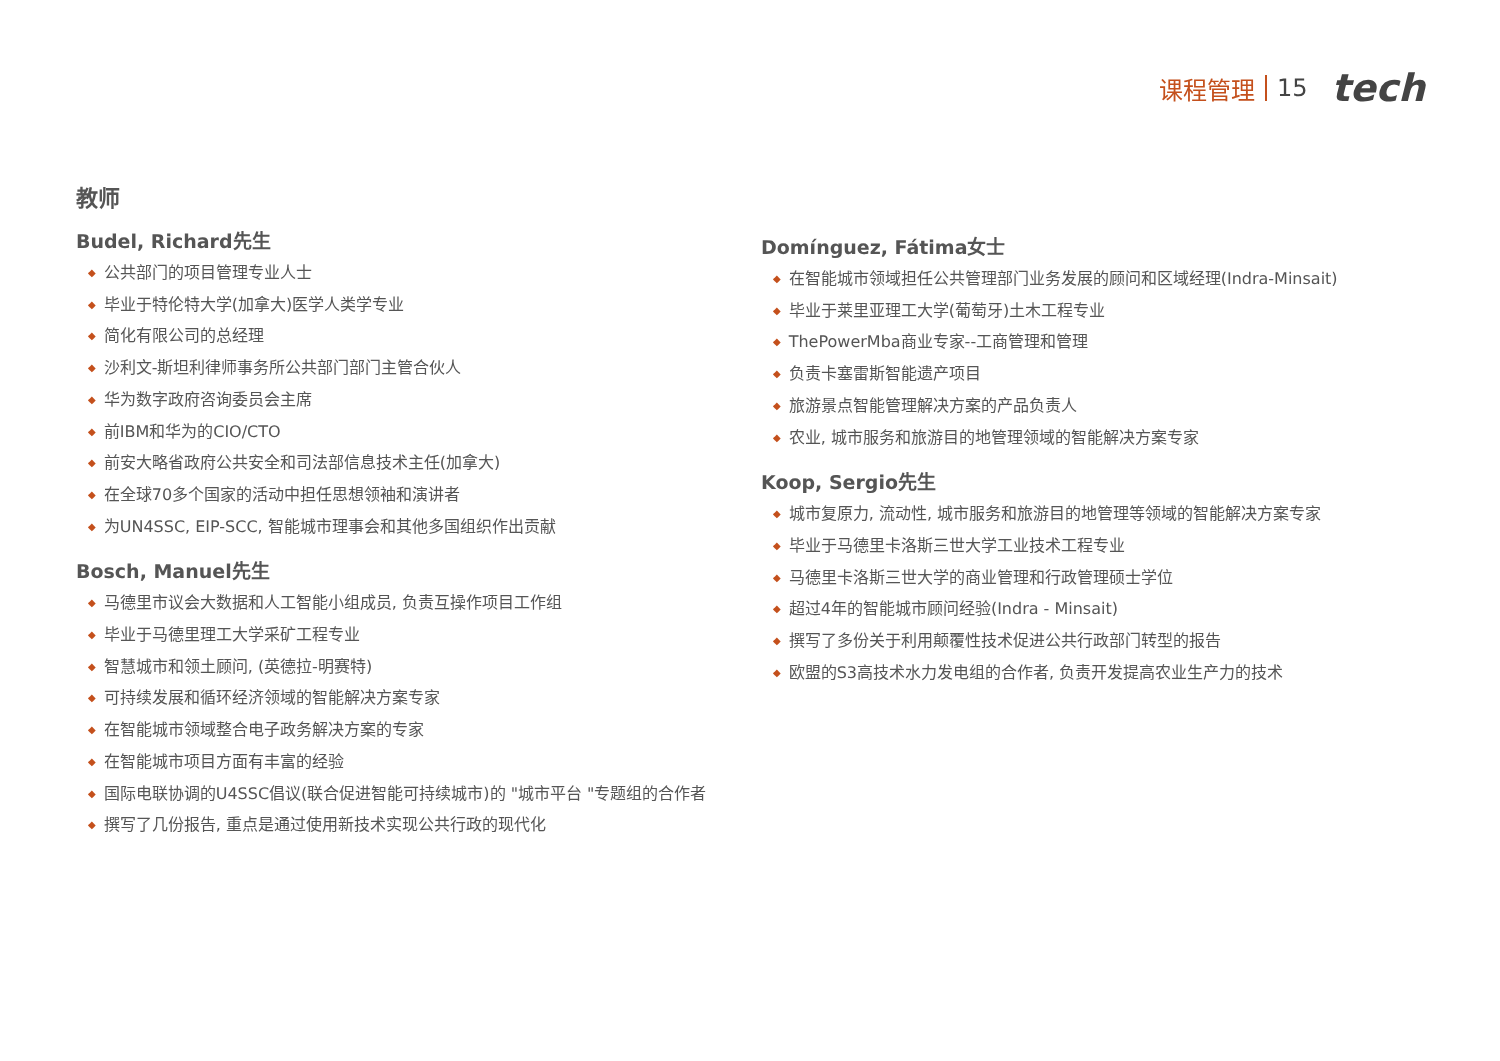课程管理 15 tech
教师
Budel, Richard先生
◆ 公共部门的项目管理专业人士
◆ 毕业于特伦特大学(加拿大)医学人类学专业
◆ 简化有限公司的总经理
◆ 沙利文-斯坦利律师事务所公共部门部门主管合伙人
◆ 华为数字政府咨询委员会主席
◆ 前IBM和华为的CIO/CTO
◆ 前安大略省政府公共安全和司法部信息技术主任(加拿大)
◆ 在全球70多个国家的活动中担任思想领袖和演讲者
◆ 为UN4SSC, EIP-SCC, 智能城市理事会和其他多国组织作出贡献
Bosch, Manuel先生
◆ 马德里市议会大数据和人工智能小组成员, 负责互操作项目工作组
◆ 毕业于马德里理工大学采矿工程专业
◆ 智慧城市和领土顾问, (英德拉-明赛特)
◆ 可持续发展和循环经济领域的智能解决方案专家
◆ 在智能城市领域整合电子政务解决方案的专家
◆ 在智能城市项目方面有丰富的经验
◆ 国际电联协调的U4SSC倡议(联合促进智能可持续城市)的 "城市平台 "专题组的合作者
◆ 撰写了几份报告, 重点是通过使用新技术实现公共行政的现代化
Domínguez, Fátima女士
◆ 在智能城市领域担任公共管理部门业务发展的顾问和区域经理(Indra-Minsait)
◆ 毕业于莱里亚理工大学(葡萄牙)土木工程专业
◆ ThePowerMba商业专家--工商管理和管理
◆ 负责卡塞雷斯智能遗产项目
◆ 旅游景点智能管理解决方案的产品负责人
◆ 农业, 城市服务和旅游目的地管理领域的智能解决方案专家
Koop, Sergio先生
◆ 城市复原力, 流动性, 城市服务和旅游目的地管理等领域的智能解决方案专家
◆ 毕业于马德里卡洛斯三世大学工业技术工程专业
◆ 马德里卡洛斯三世大学的商业管理和行政管理硕士学位
◆ 超过4年的智能城市顾问经验(Indra - Minsait)
◆ 撰写了多份关于利用颠覆性技术促进公共行政部门转型的报告
◆ 欧盟的S3高技术水力发电组的合作者, 负责开发提高农业生产力的技术